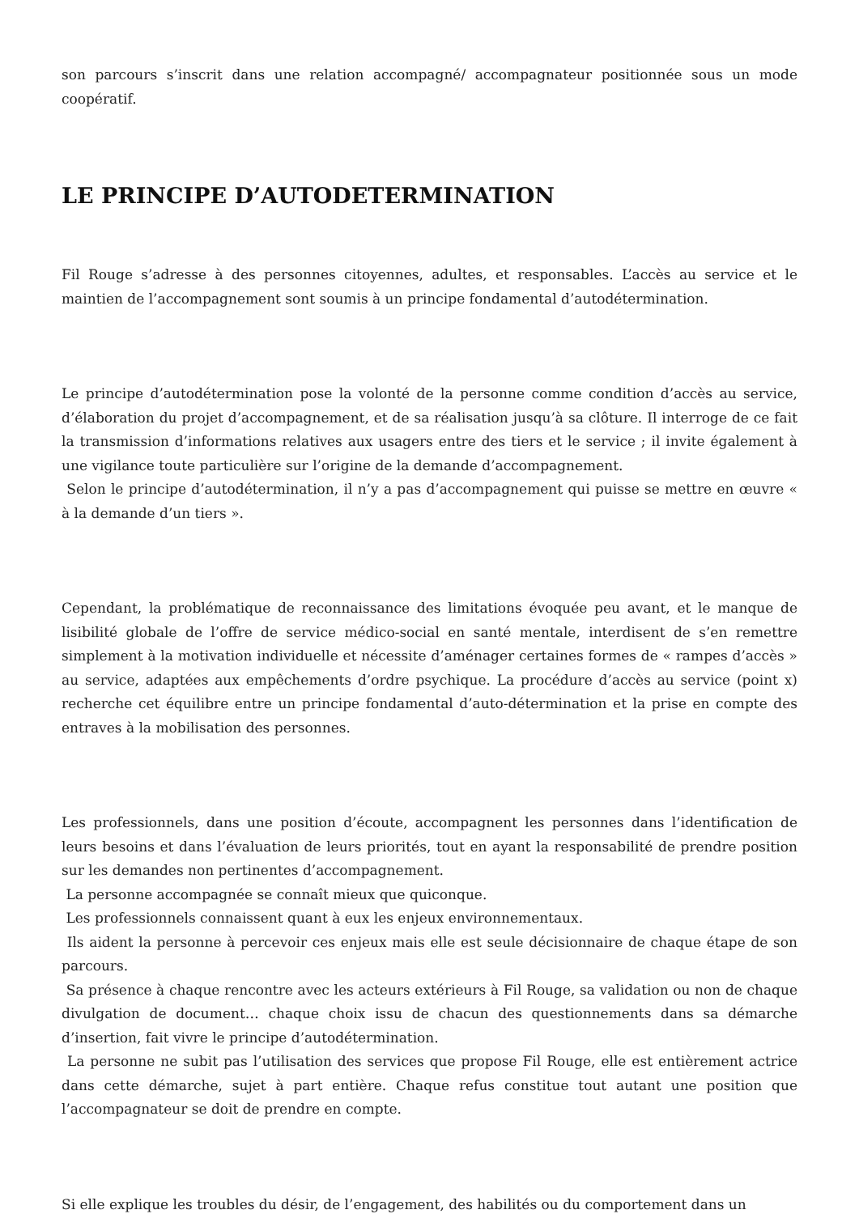son parcours s’inscrit dans une relation accompagné/ accompagnateur positionnée sous un mode coopératif.
LE PRINCIPE D’AUTODETERMINATION
Fil Rouge s’adresse à des personnes citoyennes, adultes, et responsables. L’accès au service et le maintien de l’accompagnement sont soumis à un principe fondamental d’autodétermination.
Le principe d’autodétermination pose la volonté de la personne comme condition d’accès au service, d’élaboration du projet d’accompagnement, et de sa réalisation jusqu’à sa clôture. Il interroge de ce fait la transmission d’informations relatives aux usagers entre des tiers et le service ; il invite également à une vigilance toute particulière sur l’origine de la demande d’accompagnement.
Selon le principe d’autodétermination, il n’y a pas d’accompagnement qui puisse se mettre en œuvre « à la demande d’un tiers ».
Cependant, la problématique de reconnaissance des limitations évoquée peu avant, et le manque de lisibilité globale de l’offre de service médico-social en santé mentale, interdisent de s’en remettre simplement à la motivation individuelle et nécessite d’aménager certaines formes de « rampes d’accès » au service, adaptées aux empêchements d’ordre psychique. La procédure d’accès au service (point x) recherche cet équilibre entre un principe fondamental d’auto-détermination et la prise en compte des entraves à la mobilisation des personnes.
Les professionnels, dans une position d’écoute, accompagnent les personnes dans l’identification de leurs besoins et dans l’évaluation de leurs priorités, tout en ayant la responsabilité de prendre position sur les demandes non pertinentes d’accompagnement.
La personne accompagnée se connaît mieux que quiconque.
Les professionnels connaissent quant à eux les enjeux environnementaux.
Ils aident la personne à percevoir ces enjeux mais elle est seule décisionnaire de chaque étape de son parcours.
Sa présence à chaque rencontre avec les acteurs extérieurs à Fil Rouge, sa validation ou non de chaque divulgation de document… chaque choix issu de chacun des questionnements dans sa démarche d’insertion, fait vivre le principe d’autodétermination.
La personne ne subit pas l’utilisation des services que propose Fil Rouge, elle est entièrement actrice dans cette démarche, sujet à part entière. Chaque refus constitue tout autant une position que l’accompagnateur se doit de prendre en compte.
Si elle explique les troubles du désir, de l’engagement, des habilités ou du comportement dans un